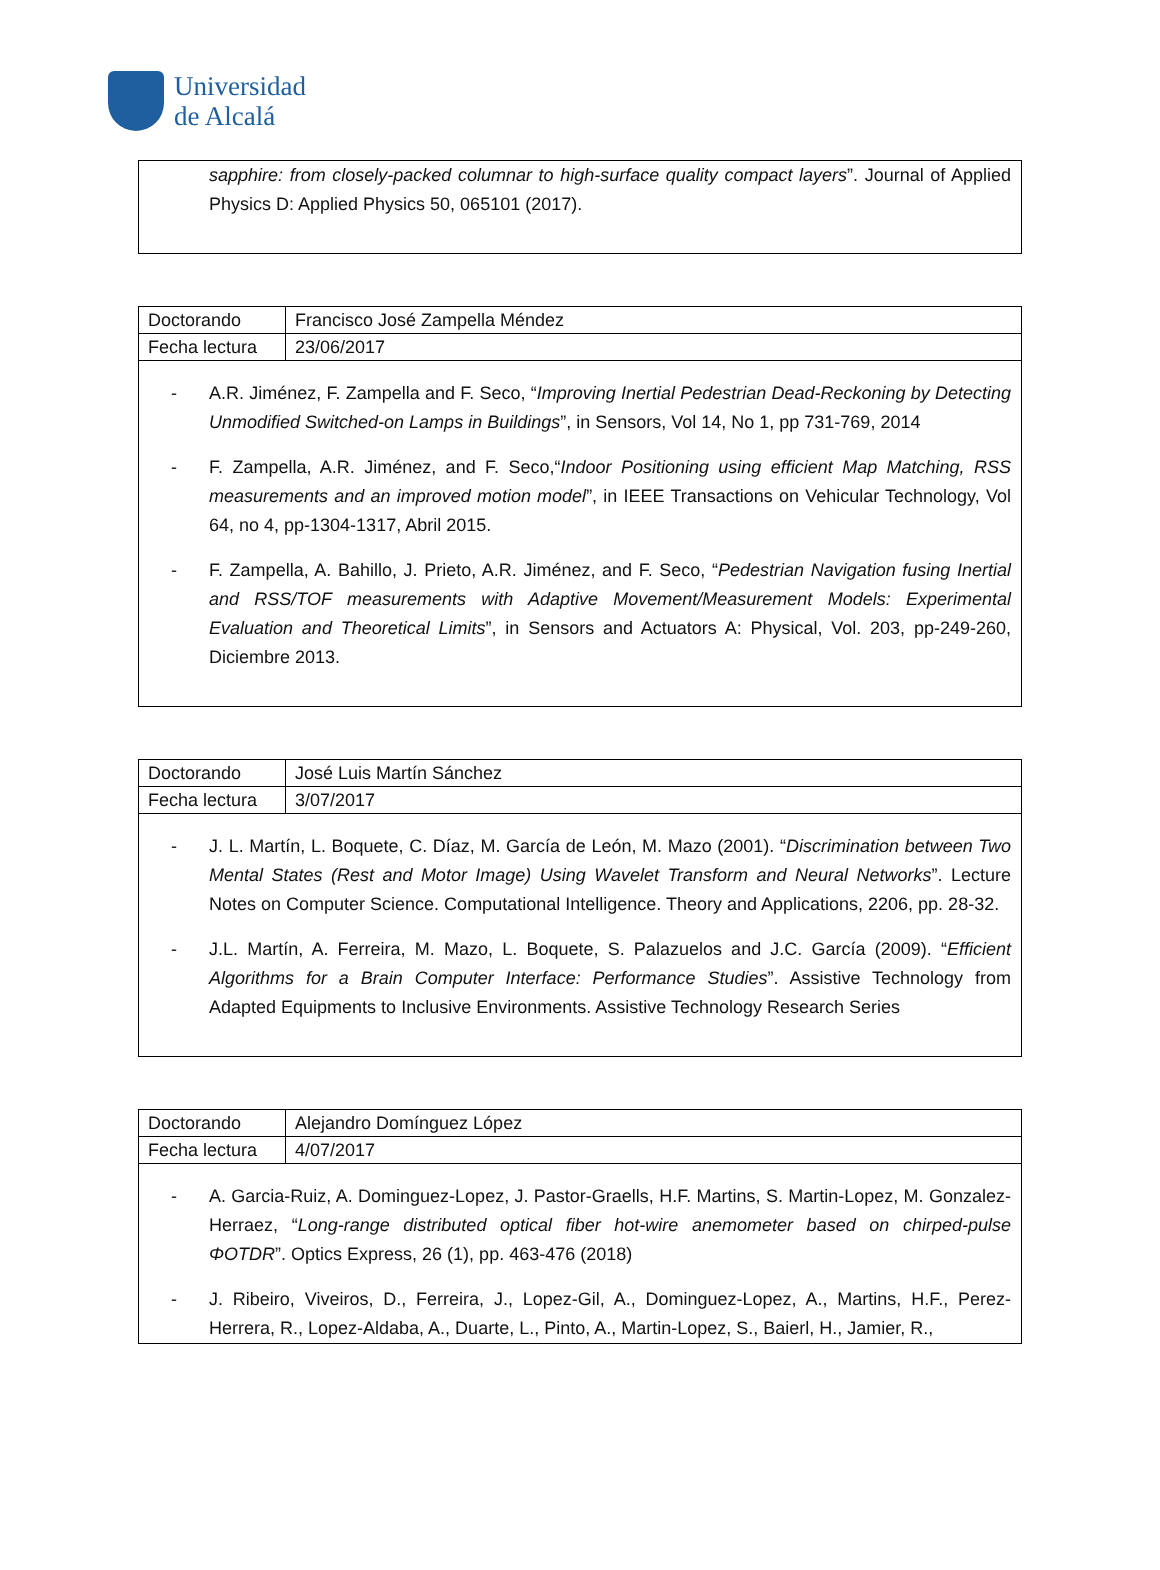Universidad
de Alcalá
sapphire: from closely-packed columnar to high-surface quality compact layers”. Journal of Applied Physics D: Applied Physics 50, 065101 (2017).
| Doctorando | Francisco José Zampella Méndez |
| Fecha lectura | 23/06/2017 |
- A.R. Jiménez, F. Zampella and F. Seco, “Improving Inertial Pedestrian Dead-Reckoning by Detecting Unmodified Switched-on Lamps in Buildings”, in Sensors, Vol 14, No 1, pp 731-769, 2014
- F. Zampella, A.R. Jiménez, and F. Seco,“Indoor Positioning using efficient Map Matching, RSS measurements and an improved motion model”, in IEEE Transactions on Vehicular Technology, Vol 64, no 4, pp-1304-1317, Abril 2015.
- F. Zampella, A. Bahillo, J. Prieto, A.R. Jiménez, and F. Seco, “Pedestrian Navigation fusing Inertial and RSS/TOF measurements with Adaptive Movement/Measurement Models: Experimental Evaluation and Theoretical Limits”, in Sensors and Actuators A: Physical, Vol. 203, pp-249-260, Diciembre 2013.
| Doctorando | José Luis Martín Sánchez |
| Fecha lectura | 3/07/2017 |
- J. L. Martín, L. Boquete, C. Díaz, M. García de León, M. Mazo (2001). “Discrimination between Two Mental States (Rest and Motor Image) Using Wavelet Transform and Neural Networks”. Lecture Notes on Computer Science. Computational Intelligence. Theory and Applications, 2206, pp. 28-32.
- J.L. Martín, A. Ferreira, M. Mazo, L. Boquete, S. Palazuelos and J.C. García (2009). “Efficient Algorithms for a Brain Computer Interface: Performance Studies”. Assistive Technology from Adapted Equipments to Inclusive Environments. Assistive Technology Research Series
| Doctorando | Alejandro Domínguez López |
| Fecha lectura | 4/07/2017 |
- A. Garcia-Ruiz, A. Dominguez-Lopez, J. Pastor-Graells, H.F. Martins, S. Martin-Lopez, M. Gonzalez-Herraez, “Long-range distributed optical fiber hot-wire anemometer based on chirped-pulse ΦOTDR”. Optics Express, 26 (1), pp. 463-476 (2018)
- J. Ribeiro, Viveiros, D., Ferreira, J., Lopez-Gil, A., Dominguez-Lopez, A., Martins, H.F., Perez-Herrera, R., Lopez-Aldaba, A., Duarte, L., Pinto, A., Martin-Lopez, S., Baierl, H., Jamier, R.,